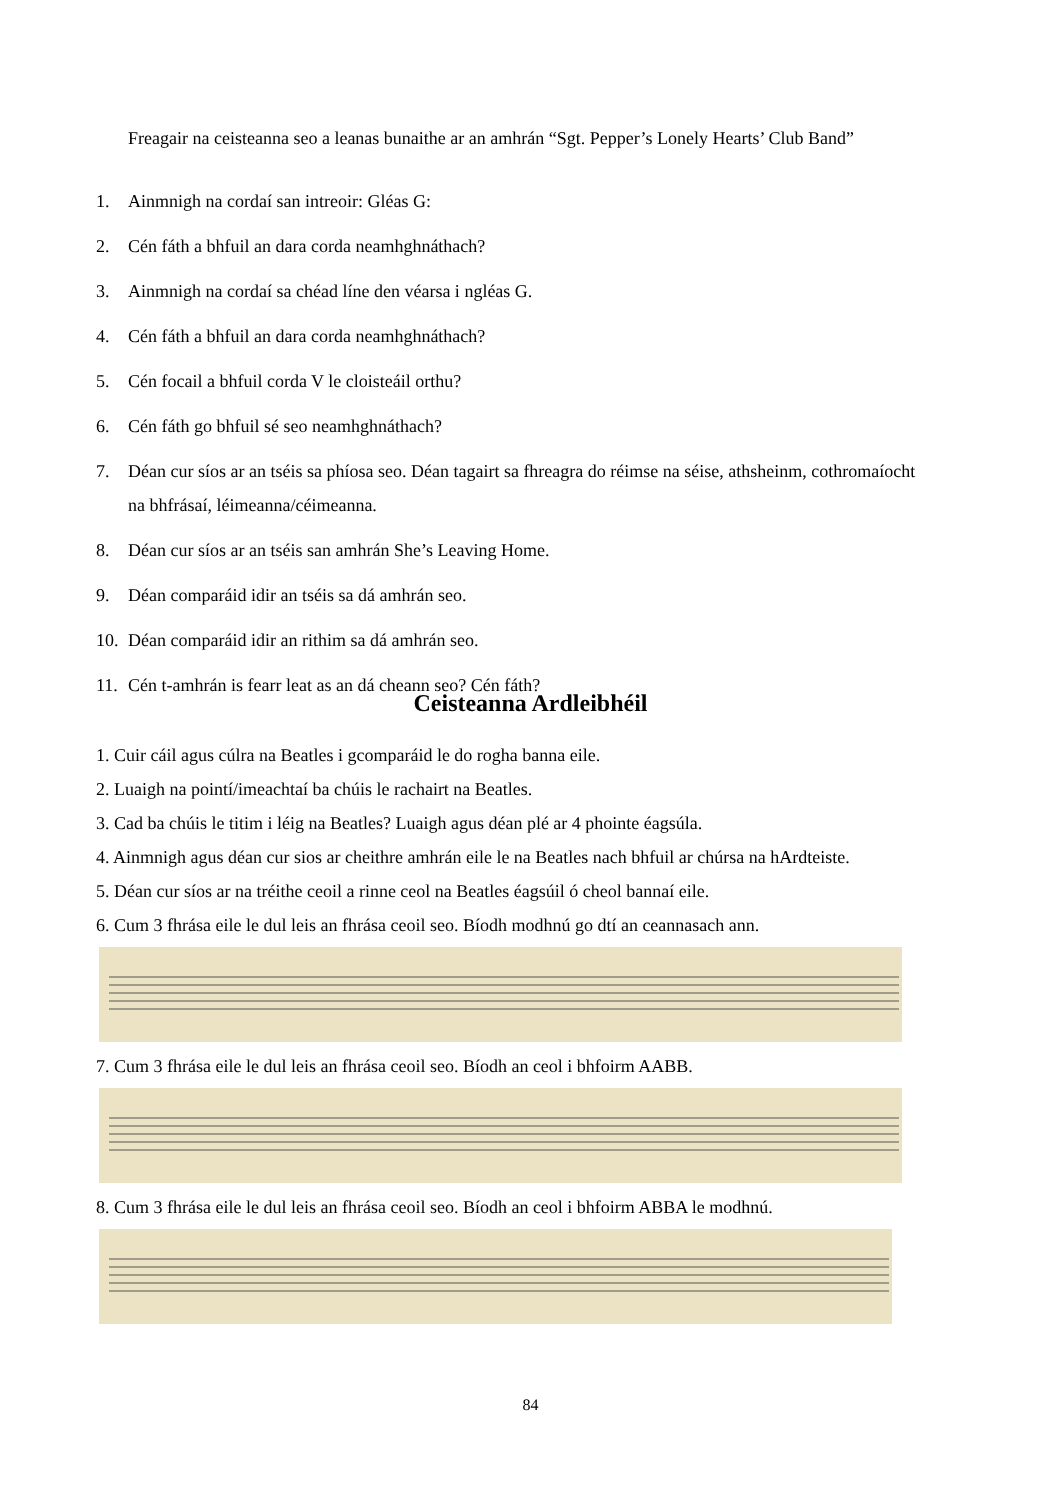Freagair na ceisteanna seo a leanas bunaithe ar an amhrán “Sgt. Pepper’s Lonely Hearts’ Club Band”
1. Ainmnigh na cordaí san intreoir: Gléas G:
2. Cén fáth a bhfuil an dara corda neamhghnáthach?
3. Ainmnigh na cordaí sa chéad líne den véarsa i ngléas G.
4. Cén fáth a bhfuil an dara corda neamhghnáthach?
5. Cén focail a bhfuil corda V le cloisteáil orthu?
6. Cén fáth go bhfuil sé seo neamhghnáthach?
7. Déan cur síos ar an tséis sa phíosa seo. Déan tagairt sa fhreagra do réimse na séise, athsheinm, cothromaíocht na bhfrásaí, léimeanna/céimeanna.
8. Déan cur síos ar an tséis san amhrán She’s Leaving Home.
9. Déan comparáid idir an tséis sa dá amhrán seo.
10. Déan comparáid idir an rithim sa dá amhrán seo.
11. Cén t-amhrán is fearr leat as an dá cheann seo? Cén fáth?
Ceisteanna Ardleibhéil
1. Cuir cáil agus cúlra na Beatles i gcomparáid le do rogha banna eile.
2. Luaigh na pointí/imeachtaí ba chúis le rachairt na Beatles.
3. Cad ba chúis le titim i léig na Beatles? Luaigh agus déan plé ar 4 phointe éagsúla.
4. Ainmnigh agus déan cur sios ar cheithre amhrán eile le na Beatles nach bhfuil ar chúrsa na hArdteiste.
5. Déan cur síos ar na tréithe ceoil a rinne ceol na Beatles éagsúil ó cheol bannaí eile.
6. Cum 3 fhrása eile le dul leis an fhrása ceoil seo. Bíodh modhnú go dtí an ceannasach ann.
7. Cum 3 fhrása eile le dul leis an fhrása ceoil seo. Bíodh an ceol i bhfoirm AABB.
8. Cum 3 fhrása eile le dul leis an fhrása ceoil seo. Bíodh an ceol i bhfoirm ABBA le modhnú.
84